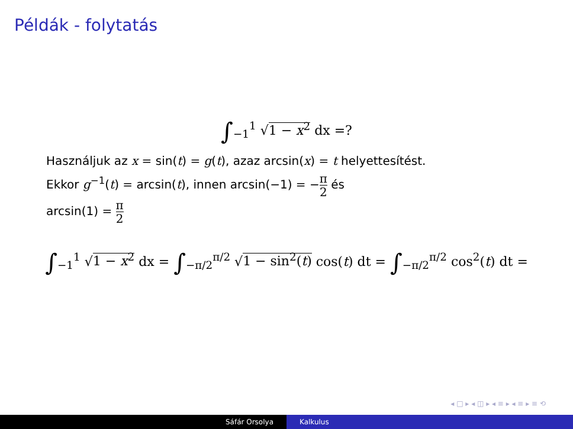Példák - folytatás
∫<sub>−1</sub><sup>1</sup> √1 − x<sup>2</sup> dx =?
Használjuk az x = sin(t) = g(t), azaz arcsin(x) = t helyettesítést.
Ekkor g<sup>−1</sup>(t) = arcsin(t), innen arcsin(−1) = −π 2 és
arcsin(1) = π 2
∫<sub>−1</sub><sup>1</sup> √1 − x<sup>2</sup> dx = ∫<sub>−π/2</sub><sup>π/2</sup> √1 − sin<sup>2</sup>(t) cos(t) dt = ∫<sub>−π/2</sub><sup>π/2</sup> cos<sup>2</sup>(t) dt =
◂ □ ▸ ◂ ◫ ▸ ◂ ≡ ▸ ◂ ≡ ▸ ≡ ⟲
Sáfár Orsolya Kalkulus